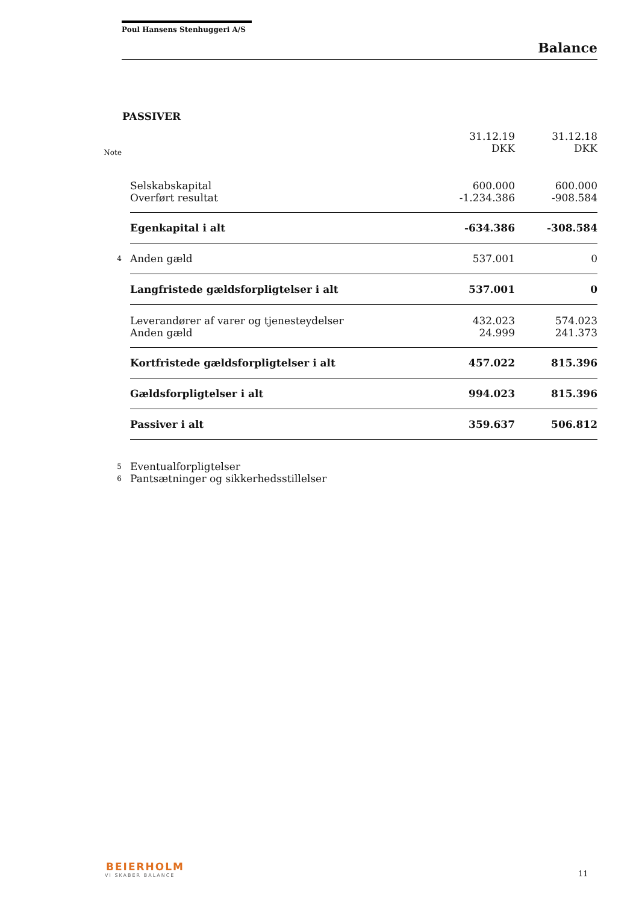Poul Hansens Stenhuggeri A/S
Balance
PASSIVER
| Note | | 31.12.19 DKK | 31.12.18 DKK |
| --- | --- | --- | --- |
| | Selskabskapital | 600.000 | 600.000 |
| | Overført resultat | -1.234.386 | -908.584 |
| | Egenkapital i alt | -634.386 | -308.584 |
| 4 | Anden gæld | 537.001 | 0 |
| | Langfristede gældsforpligtelser i alt | 537.001 | 0 |
| | Leverandører af varer og tjenesteydelser | 432.023 | 574.023 |
| | Anden gæld | 24.999 | 241.373 |
| | Kortfristede gældsforpligtelser i alt | 457.022 | 815.396 |
| | Gældsforpligtelser i alt | 994.023 | 815.396 |
| | Passiver i alt | 359.637 | 506.812 |
| 5 | Eventualforpligtelser | | |
| 6 | Pantsætninger og sikkerhedsstillelser | | |
BEIERHOLM
VI SKABER BALANCE
11